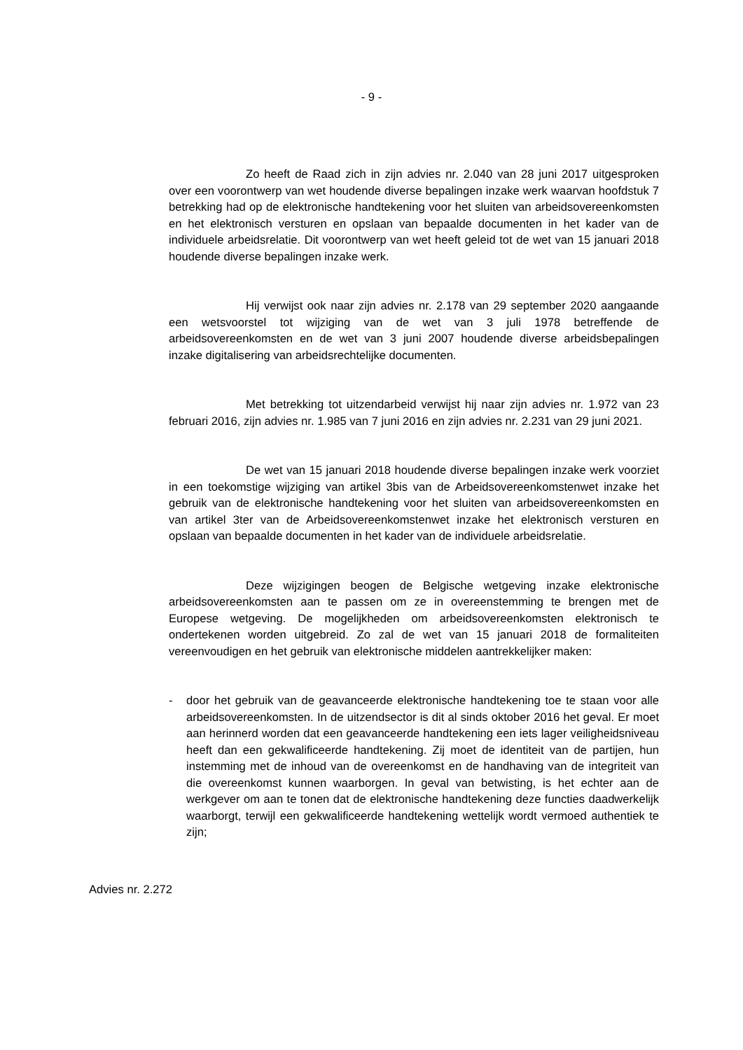- 9 -
Zo heeft de Raad zich in zijn advies nr. 2.040 van 28 juni 2017 uitgesproken over een voorontwerp van wet houdende diverse bepalingen inzake werk waarvan hoofdstuk 7 betrekking had op de elektronische handtekening voor het sluiten van arbeidsovereenkomsten en het elektronisch versturen en opslaan van bepaalde documenten in het kader van de individuele arbeidsrelatie. Dit voorontwerp van wet heeft geleid tot de wet van 15 januari 2018 houdende diverse bepalingen inzake werk.
Hij verwijst ook naar zijn advies nr. 2.178 van 29 september 2020 aangaande een wetsvoorstel tot wijziging van de wet van 3 juli 1978 betreffende de arbeidsovereenkomsten en de wet van 3 juni 2007 houdende diverse arbeidsbepalingen inzake digitalisering van arbeidsrechtelijke documenten.
Met betrekking tot uitzendarbeid verwijst hij naar zijn advies nr. 1.972 van 23 februari 2016, zijn advies nr. 1.985 van 7 juni 2016 en zijn advies nr. 2.231 van 29 juni 2021.
De wet van 15 januari 2018 houdende diverse bepalingen inzake werk voorziet in een toekomstige wijziging van artikel 3bis van de Arbeidsovereenkomstenwet inzake het gebruik van de elektronische handtekening voor het sluiten van arbeidsovereenkomsten en van artikel 3ter van de Arbeidsovereenkomstenwet inzake het elektronisch versturen en opslaan van bepaalde documenten in het kader van de individuele arbeidsrelatie.
Deze wijzigingen beogen de Belgische wetgeving inzake elektronische arbeidsovereenkomsten aan te passen om ze in overeenstemming te brengen met de Europese wetgeving. De mogelijkheden om arbeidsovereenkomsten elektronisch te ondertekenen worden uitgebreid. Zo zal de wet van 15 januari 2018 de formaliteiten vereenvoudigen en het gebruik van elektronische middelen aantrekkelijker maken:
- door het gebruik van de geavanceerde elektronische handtekening toe te staan voor alle arbeidsovereenkomsten. In de uitzendsector is dit al sinds oktober 2016 het geval. Er moet aan herinnerd worden dat een geavanceerde handtekening een iets lager veiligheidsniveau heeft dan een gekwalificeerde handtekening. Zij moet de identiteit van de partijen, hun instemming met de inhoud van de overeenkomst en de handhaving van de integriteit van die overeenkomst kunnen waarborgen. In geval van betwisting, is het echter aan de werkgever om aan te tonen dat de elektronische handtekening deze functies daadwerkelijk waarborgt, terwijl een gekwalificeerde handtekening wettelijk wordt vermoed authentiek te zijn;
Advies nr. 2.272